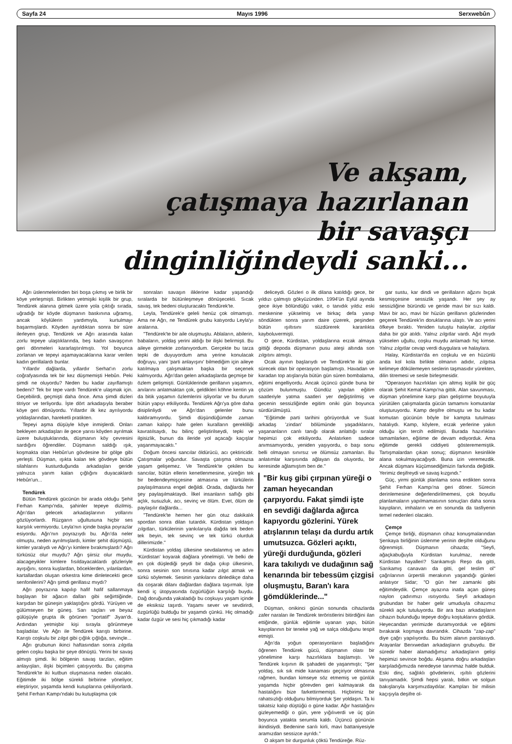Sayfa 24 Mayıs 1996 Serxwebûn
Ve akşam,
çatışmaya hazırlanan
bir savaşçı
dinginliğindeydi sanki...
Ağrı üslenmelerinden biri boşa çıkmış ve birlik bir köye yerleşmişti. Birlikten yetmişiki kişilik bir grup, Tendürek alanına gitmek üzere yola çıktığı sırada, uğradığı bir köyde düşmanın baskınına uğramış, ancak köylülerin yardımıyla, kurtulmayı başarmışlardı. Köyden ayrıldıktan sonra bir süre ilerleyen grup, Tendürek ve Ağrı arasında kalan zorlu tepeye ulaştıklarında, beş kadın savaşçının geri dönmeleri kararlaştırılmıştı. Yol boyunca zorlanan ve tepeyi aşamayacaklarına karar verilen kadın gerillalardı bunlar.
Yıllardır dağlarda, yıllardır Serhat'ın zorlu coğrafyasında tek bir kez düşmemişti Hebûn. Peki şimdi ne oluyordu? Neden bu kadar zayıflamıştı bedeni? Tek bir tepe vardı Tendürek'e ulaşmak için. Geçebilirdi, geçmişti daha önce. Ama şimdi dizleri titriyor ve terliyordu. İşte dört arkadaşıyla beraber köye geri dönüyordu. Yıllardır ilk kez ayrılıyordu yoldaşlarından, hareketli pratikten.
Tepeyi aşma düşüyle köye inmişlerdi. Onları bekleyen arkadaşları ile gece yarısı köyden ayrılmak üzere buluştuklarında, düşmanın köy çevresini sardığını öğrendiler. Düşmanın saldığı ışık, koşmakta olan Hebûn'un gövdesine bir gölge gibi yerleşti. Düşman, ışıkta kalan tek gövdeye bütün silahlarını kusturduğunda arkadaşları geride yalnızca yarım kalan çığlığını duyacaklardı Hebûn'un...
Tendürek
Bütün Tendürek gücünün bir arada olduğu Şehit Ferhan Kampı'nda, şahinler tepeye dizilmiş, Ağrı'dan gelecek arkadaşlarının yollarını gözlüyorlardı. Rüzgarın uğultusuna hiçbir ses karşılık vermiyordu. Leyla'nın içinde başka poyrazlar esiyordu. Ağrı'nın poyrazıydı bu. Ağrı'da neler olmuştu, neden ayrılmışlardı, kimler şehit düşmüştü, kimler yaralıydı ve Ağrı'yı kimlere bırakmışlardı? Ağrı türküsüz olur muydu? Ağrı şiirsiz olur muydu, alacageyikler kimlere fısıldayacaklardı gözleriyle ayışığını, sonra kuşlardan, böceklerden, yılanlardan, kartallardan oluşan orkestra kime dinletecekti gece senfonilerini? Ağrı şimdi gerillasız mıydı?
Ağrı poyrazına kapılıp hafif hafif sallanmaya başlayan bir ağacın dalları gibi seğirttiğinde, karşıdan bir güneşin yaklaştığını gördü. Yürüyen ve gülümseyen bir güneş. Sarı saçları ve beyaz gülüşüyle grupta ilk görünen "portatif" Jiyan'dı. Ardından yetmişbir kişi sırayla görünmeye başladılar. Ve Ağrı ile Tendürek karıştı birbirine. Karıştı coşkulu bir zılgıt gibi çığlık çığlığa, sevinçle...
Ağrı grubunun ikinci haftasından sonra zılgıtla gelen coşku başka bir şeye dönüştü. Yerini bir savaş almıştı şimdi. İki bölgenin savaş tarzları, eğitim anlayışları, ilişki biçimleri çatışıyordu. Bu çatışma Tendürek'te iki kutbun oluşmasına neden olacaktı. Eğitimde iki bölge sürekli birbirine yöneliyor, eleştiriyor, yaşamda kendi kutuplarına çekiliyorlardı. Şehit Ferhan Kampı'ndaki bu kutuplaşma çok
sonraları savaşın iliklerine kadar yaşandığı sıralarda bir bütünleşmeye dönüşecekti. Sıcak savaş, tek bedeni oluşturacaktı Tendürek'te.
Leyla, Tendürek'e geleli henüz çok olmamıştı. Ama ne Ağrı, ne Tendürek grubu katıyordu Leyla'yı aralarına.
"Tendürek'te bir aile oluşmuştu. Ablaların, abilerin, babaların, yoldaş yerini aldığı bir ilişki belirmişti. Bu aileye girmekte zorlanıyordum. Gerçekte bu tarza tepki de duyuyordum ama yerine konulacak doğruyu, yani 'parti anlayışını' bilmediğim için aileye katılmaya çalışmaktan başka bir seçenek kalmıyordu. Ağrı'dan gelen arkadaşlarda geçmişe bir özlem gelişmişti. Günlüklerinde gerillanın yaşamını, anılarını anlatmaktan çok, geldikleri köhne kentin ya da bitik yaşamın özlemlerini işliyorlar ve bu durum bütün yapıyı etkiliyordu. Tendürek Ağrı'ya göre daha disiplinliydi ve Ağrı'dan gelenler bunu kaldıramıyordu. Şimdi düşündüğümde zaman zaman kalıpçı hale gelen kuralların gerekliliği kavratılsaydı, bu bilinç geliştirilseydi, tepki ve ilgisizlik, bunun da ileride yol açacağı kaçışlar yaşanmayacaktı."
Doğum öncesi sancılar öldürücü, acı çektiricidir. Çatışmalar yoğundur. Savaşta çatışma olmazsa yaşam gelişemez. Ve Tendürek'te çekilen bu sancılar, bütün ellerin kenetlenmesine, yüreğin tek bir bedendeymişçesine atmasına ve türkülerin paylaşılmasına engel değildi. Orada, dağlarda her şey paylaşılmaktaydı. İlkel insanların saflığı gibi açlık, susuzluk, acı, sevinç ve ölüm. Evet, ölüm de paylaşılır dağlarda...
"Tendürek'te hemen her gün otuz dakikalık spordan sonra dilan tutardık. Kürdistan yoldaşın zılgıtları, türkülerinin yankılarıyla dağda tek beden tek beyin, tek sevinç ve tek türkü olurduk dillerimizde."
Kürdistan yoldaş ülkesine sevdalanmış ve adını 'Kürdistan' koyarak dağlara yönelmişti. Ve belki de en çok düşlediği şeydi bir dağa çıkıp ülkesinin, sonra sesinin son tınısına kadar zılgıt atmak ve türkü söylemek. Sesinin yankılarını dinledikçe daha da coşarak dilanı dağlardan dağlara taşırmak. İşte kendi iç ütopyasında özgürlüğün karşılığı buydu. Dağ doruğunda yakaladığı bu coşkuyu yaşam içinde de eksiksiz taşırdı. Yaşamı sever ve sevdirirdi, özgürlüğü bulduğu bir yaşamdı çünkü. Hiç olmadığı kadar özgür ve sesi hiç çıkmadığı kadar
deliceydi. Gözleri o ilk dilana katıldığı gece, bir yıldızı çalmıştı gökyüzünden. 1994'ün Eylül ayında gece ikiye bölündüğü vakit, o tanıdık yıldız eski meskenine yükselmiş ve birkaç defa yanıp söndükten sonra yarım daire çizerek, peşinden bütün ışıltısını süzdürerek karanlıkta kayboluvermişti.
O gece, Kürdistan, yoldaşlarına erzak almaya gittiği depoda düşmanın pusu ateşi altında son zılgıtını atmıştı.
Ocak ayının başlarıydı ve Tendürek'te iki gün sürecek olan bir operasyon başlamıştı. Havadan ve karadan top atışlarıyla bütün gün süren bombalama, eğitimi engelliyordu. Ancak üçüncü günde buna bir çözüm bulunmuştu. Gündüz yapılan eğitim saatleriyle yatma saatleri yer değiştirilmiş ve gecenin sessizliğinde egitim oniki gün boyunca sürdürülmüştü.
"Eğitimde parti tarihini görüyorduk ve Suat arkadaş 'zindan' bölümünde yaşadıklarını, yaşananların canlı tanığı olarak anlattığı sıralar hepimizi çok etkiliyordu. Anlatırken sadece anımsamıyordu, yeniden yaşıyordu, o başı sonu belli olmayan sınırsız ve ölümsüz zamanları. Bu anlatımlar karşısında ağlayan da oluyordu, bir keresinde ağlamıştım ben de."
"Bir kuş gibi çırpınan yüreği o zaman heyecandan çarpıyordu. Fakat şimdi işte en sevdiği dağlarda ağırca kapıyordu gözlerini. Yürek atışlarının telaşı da durdu artık umutsuzca. Gözleri açıktı, yüreği durduğunda, gözleri kara takılıydı ve dudağının sağ kenarında bir tebessüm çizgisi oluşmuştu, Baran'ı kara gömdüklerinde..."
Düşman, onikinci günün sonunda cihazlarda zafer naraları ile Tendürek teröristlerini bitirdiğini ilan ettiğinde, günlük eğitimle uyanan yapı, bütün kayıplarının bir teneke yağ ve salça olduğunu tespit etmişti.
Ağrı'da yoğun operasyonların başladığını öğrenen Tendürek gücü, düşmanın olası bir yönelimine karşı hazırlıklara başlamıştı. Ve Tendürek kışının ilk şahadeti de yaşanmıştı; "Şer yoldaş, sık sık mide kanaması geçiriyor olmasına rağmen, bundan kimseye söz etmemiş ve günlük yaşamda hiçbir görevden geri kalmayarak da hastalığını bize farkettirmemişti. Hiçbirimiz bir rahatsızlığı olduğunu bilmiyorduk Şer yoldaşın. Ta ki takatsiz kalıp düştüğü o güne kadar. Ağır hastalığını gizleyemediği o gün, yere yığılıverdi ve üç gün boyunca yatakta serumla kaldı. Üçüncü gününün ikindisiydi. Bedenine sarılı kirli, mavi battaniyesiyle aramızdan sessizce ayrıldı."
O akşam bir durgunluk çöktü Tendüreğe. Rüz-
gar sustu, kar dindi ve gerillaların ağzını bıçak kesmişçesine sessizlik yaşandı. Her şey ay sessizliğine büründü ve geride mavi bir sızı kaldı. Mavi bir acı, mavi bir hüzün gerillanın gözlerinden geçerek Tendürek'in doruklarına ulaştı. Ve acı yerini öfkeye bıraktı. Yeniden tutuştu halaylar, zılgıtlar daha bir gür atıldı. Yalnız zılgıtlar vardı. Ağıt mıydı yükselen uğultu, coşku muydu anlamadı hiç kimse. Yalnız zılgıtlar cevap verdi duygulara ve halaylara.
Halay, Kürdistan'da en coşkulu ve en hüzünlü anda kol kola birlikte olmanın adıdır, zılgıtsa kelimeye dökülemeyen seslerin taşmasıdır yürekten, dilin titremesi ve sesle birleşmesidir.
"Operasyon hazırlıkları için altmış kişilik bir güç olarak Şehit Kemal Kampı'na gittik. Alan savunması, düşman yönelimine karşı plan geliştirme boyutuyla yürütülen çalışmalarda gücün tamamını komutanlar oluşturuyordu. Kamp deşifre olmuştu ve bu kadar komutan gücünün böyle bir kampta tutulması hatalıydı. Kamp, köylere, erzak yerlerine yakın olduğu için tercih edilmişti. Burada hazırlıkları tamamlarken, eğitime de devam ediyorduk. Ama eğitimde gerekli ciddiyeti gösterememiştik. Tartışmalardan çıkan sonuç; düşmanın kesinlikle alana sokulmayacağıydı. Buna izin veremezdik. Ancak düşmanı küçümsediğimizin farkında değildik. Yerimiz deşifreydi ve savaş kızgındı."
Güç, yirmi günlük planlama sona erdikten sonra Şehit Ferhan Kampı'na geri döner. Sürecin derinlemesine değerlendirilmemesi, çok boyutlu planlamaların yapılmamasının sonuçları daha sonra kayıpların, imhaların ve en sonunda da tasfiyenin temel nedenleri olacaktı.
Çemçe
Çemçe birliği, düşmanın cihaz konuşmalarından Şenkaya birliğinin üslenme yerinin deşifre olduğunu öğrenmişti. Düşmanın cihazda; "Seyfi, ağaçkabuğuyla Kürdistan kurulmaz, nerede Kürdistan hayalleri? Sarıkamışlı Reşo da gitti, Sarıkamış canavarı da gitti, gel teslim ol" çağrılarının ürpertili merakının yaşandığı günleri anlatıyor Sidar; "O gün her zamanki gibi eğitimdeydik. Çemçe ayazına inatla açan güneş naylon çadırımızı ısıtıyordu. Seyfi arkadaşın grubundan bir haber gelir umuduyla cihazımız sürekli açık tutuluyordu. Bir ara bazı arkadaşların cihazın bulunduğu tepeye doğru koştuklarını gördük. Heyecandan yerimizde duramıyorduk ve eğitimi bırakarak koşmaya davrandık. Cihazda "zap-zap" diye çağrı yapılıyordu. Bu bizim alanın parolasıydı. Arayanlar Berxwedan arkadaşların grubuydu. Bir süredir haber alamadığımız arkadaşların gelişi hepimizi sevince boğdu. Akşama doğru arkadaşları karşıladığımızda neredeyse tanınmaz halde bulduk. Eski dinç, sağlıklı gövdelerini, ışıltılı gözlerini tanıyamadık. Şimdi hepsi yaralı, bitkin ve solgun bakışlarıyla karşımızdaydılar. Kampları bir milisin kaçışıyla deşifre ol-